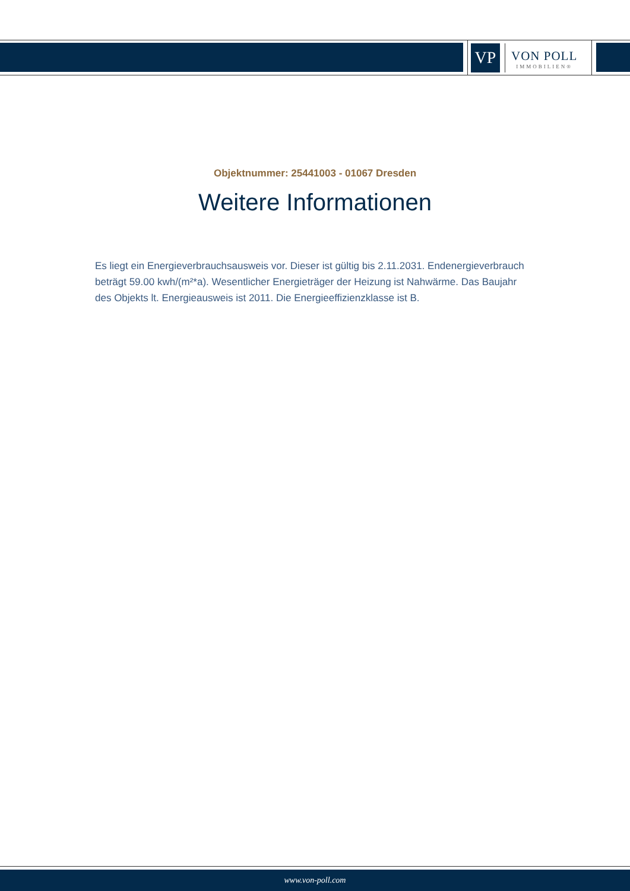VP
VON POLL
IMMOBILIEN®
Objektnummer: 25441003 - 01067 Dresden
Weitere Informationen
Es liegt ein Energieverbrauchsausweis vor. Dieser ist gültig bis 2.11.2031. Endenergieverbrauch beträgt 59.00 kwh/(m²*a). Wesentlicher Energieträger der Heizung ist Nahwärme. Das Baujahr des Objekts lt. Energieausweis ist 2011. Die Energieeffizienzklasse ist B.
www.von-poll.com